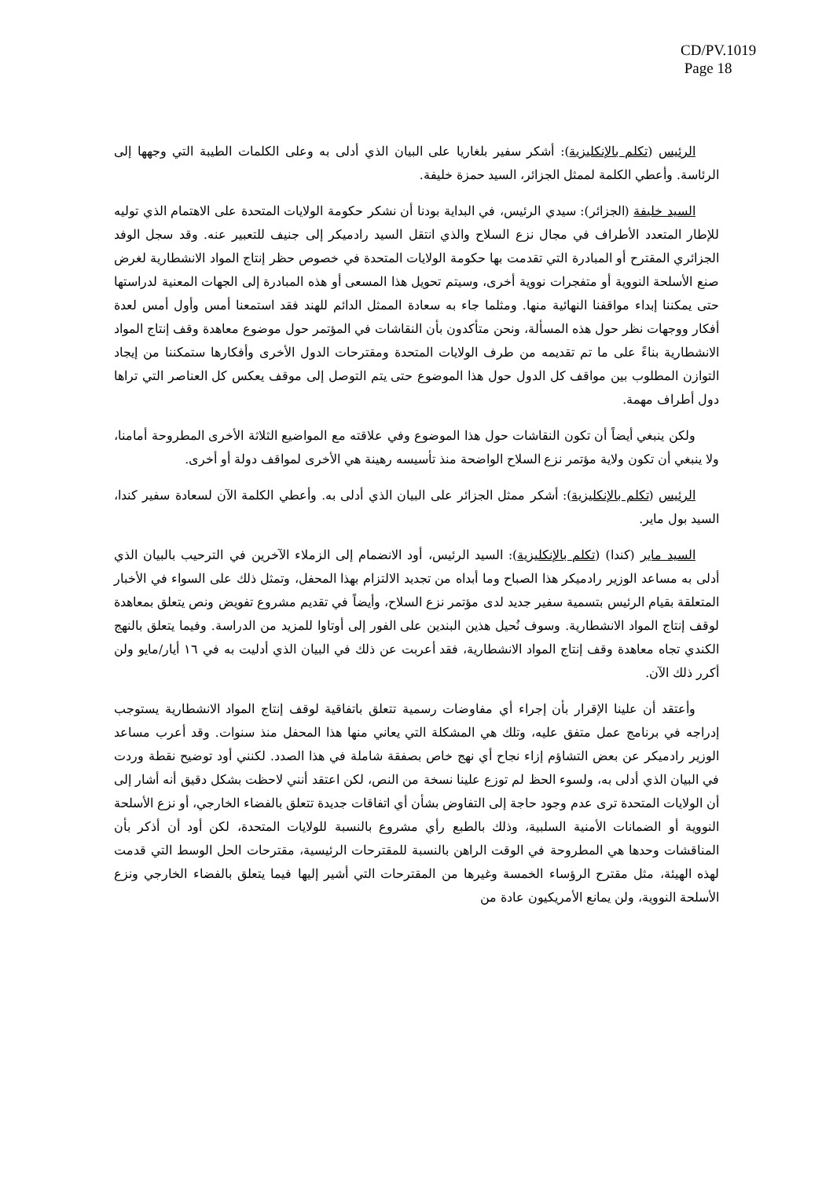CD/PV.1019
Page 18
الرئيس (تكلم بالإنكليزية): أشكر سفير بلغاريا على البيان الذي أدلى به وعلى الكلمات الطيبة التي وجهها إلى الرئاسة. وأعطي الكلمة لممثل الجزائر، السيد حمزة خليفة.
السيد خليفة (الجزائر): سيدي الرئيس، في البداية بودنا أن نشكر حكومة الولايات المتحدة على الاهتمام الذي توليه للإطار المتعدد الأطراف في مجال نزع السلاح والذي انتقل السيد رادميكر إلى جنيف للتعبير عنه. وقد سجل الوفد الجزائري المقترح أو المبادرة التي تقدمت بها حكومة الولايات المتحدة في خصوص حظر إنتاج المواد الانشطارية لغرض صنع الأسلحة النووية أو متفجرات نووية أخرى، وسيتم تحويل هذا المسعى أو هذه المبادرة إلى الجهات المعنية لدراستها حتى يمكننا إبداء مواقفنا النهائية منها. ومثلما جاء به سعادة الممثل الدائم للهند فقد استمعنا أمس وأول أمس لعدة أفكار ووجهات نظر حول هذه المسألة، ونحن متأكدون بأن النقاشات في المؤتمر حول موضوع معاهدة وقف إنتاج المواد الانشطارية بناءً على ما تم تقديمه من طرف الولايات المتحدة ومقترحات الدول الأخرى وأفكارها ستمكننا من إيجاد التوازن المطلوب بين مواقف كل الدول حول هذا الموضوع حتى يتم التوصل إلى موقف يعكس كل العناصر التي تراها دول أطراف مهمة.
ولكن ينبغي أيضاً أن تكون النقاشات حول هذا الموضوع وفي علاقته مع المواضيع الثلاثة الأخرى المطروحة أمامنا، ولا ينبغي أن تكون ولاية مؤتمر نزع السلاح الواضحة منذ تأسيسه رهينة هي الأخرى لمواقف دولة أو أخرى.
الرئيس (تكلم بالإنكليزية): أشكر ممثل الجزائر على البيان الذي أدلى به. وأعطي الكلمة الآن لسعادة سفير كندا، السيد بول ماير.
السيد ماير (كندا) (تكلم بالإنكليزية): السيد الرئيس، أود الانضمام إلى الزملاء الآخرين في الترحيب بالبيان الذي أدلى به مساعد الوزير رادميكر هذا الصباح وما أبداه من تجديد الالتزام بهذا المحفل، وتمثل ذلك على السواء في الأخبار المتعلقة بقيام الرئيس بتسمية سفير جديد لدى مؤتمر نزع السلاح، وأيضاً في تقديم مشروع تفويض ونص يتعلق بمعاهدة لوقف إنتاج المواد الانشطارية. وسوف نُحيل هذين البندين على الفور إلى أوتاوا للمزيد من الدراسة. وفيما يتعلق بالنهج الكندي تجاه معاهدة وقف إنتاج المواد الانشطارية، فقد أعربت عن ذلك في البيان الذي أدليت به في ١٦ أيار/مايو ولن أكرر ذلك الآن.
وأعتقد أن علينا الإقرار بأن إجراء أي مفاوضات رسمية تتعلق باتفاقية لوقف إنتاج المواد الانشطارية يستوجب إدراجه في برنامج عمل متفق عليه، وتلك هي المشكلة التي يعاني منها هذا المحفل منذ سنوات. وقد أعرب مساعد الوزير رادميكر عن بعض التشاؤم إزاء نجاح أي نهج خاص بصفقة شاملة في هذا الصدد. لكنني أود توضيح نقطة وردت في البيان الذي أدلى به، ولسوء الحظ لم توزع علينا نسخة من النص، لكن اعتقد أنني لاحظت بشكل دقيق أنه أشار إلى أن الولايات المتحدة ترى عدم وجود حاجة إلى التفاوض بشأن أي اتفاقات جديدة تتعلق بالفضاء الخارجي، أو نزع الأسلحة النووية أو الضمانات الأمنية السلبية، وذلك بالطبع رأي مشروع بالنسبة للولايات المتحدة، لكن أود أن أذكر بأن المناقشات وحدها هي المطروحة في الوقت الراهن بالنسبة للمقترحات الرئيسية، مقترحات الحل الوسط التي قدمت لهذه الهيئة، مثل مقترح الرؤساء الخمسة وغيرها من المقترحات التي أشير إليها فيما يتعلق بالفضاء الخارجي ونزع الأسلحة النووية، ولن يمانع الأمريكيون عادة من